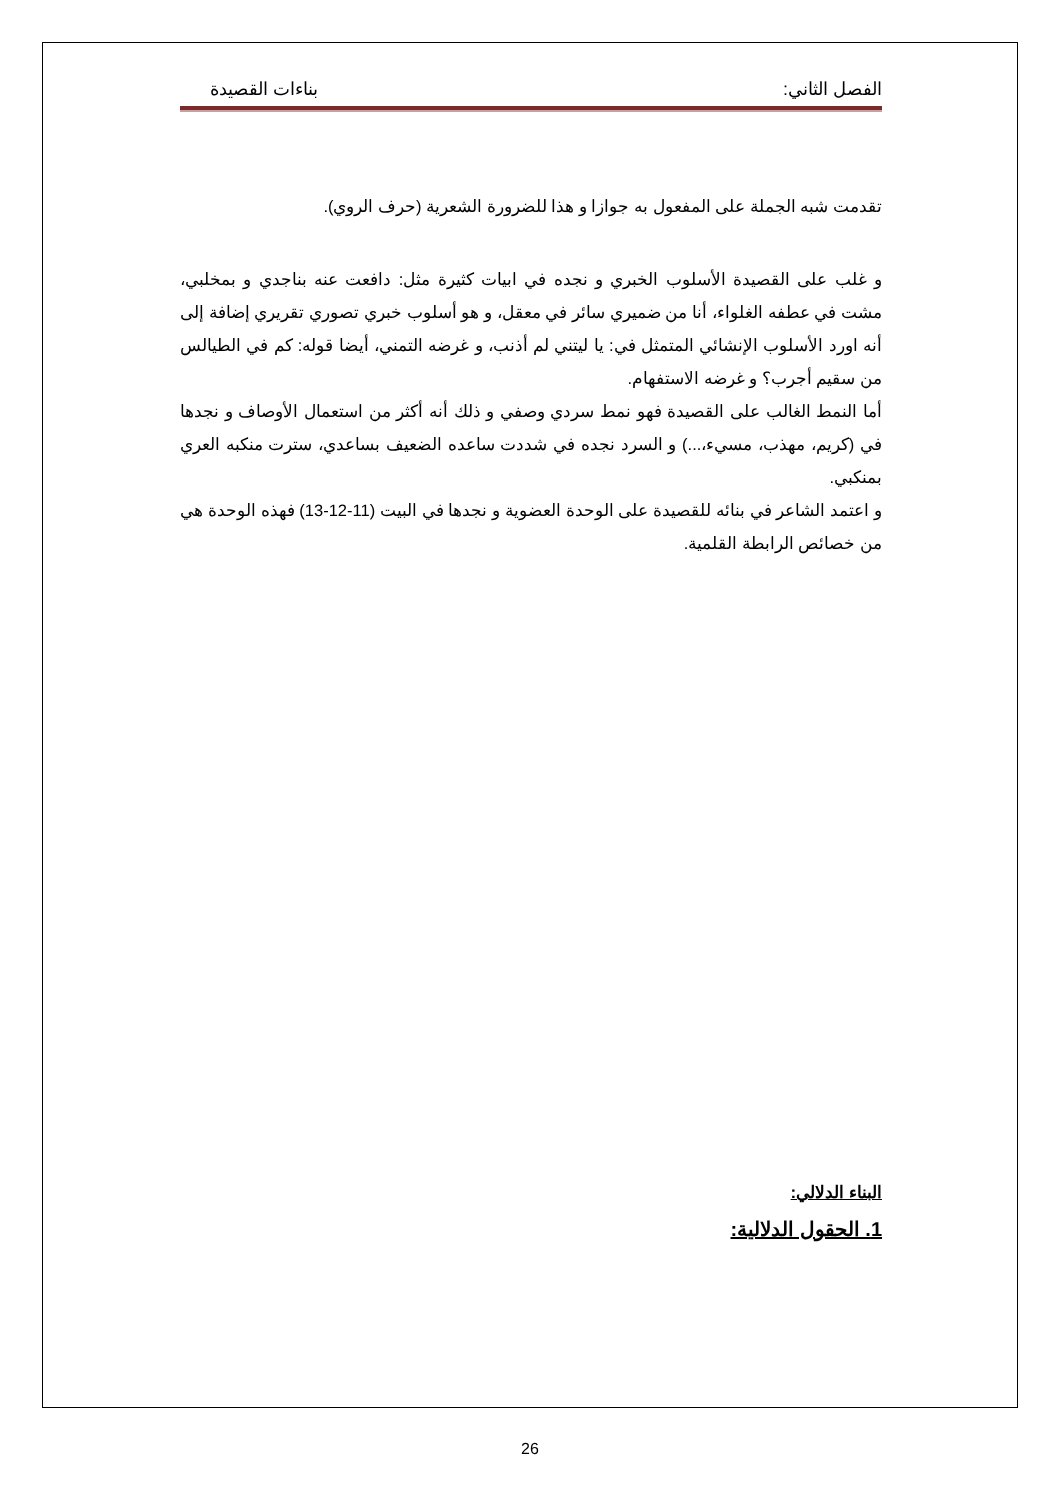الفصل الثاني: بناءات القصيدة
تقدمت شبه الجملة على المفعول به جوازا و هذا للضرورة الشعرية (حرف الروي).
و غلب على القصيدة الأسلوب الخبري و نجده في ابيات كثيرة مثل: دافعت عنه بناجدي و بمخلبي، مشت في عطفه الغلواء، أنا من ضميري سائر في معقل، و هو أسلوب خبري تصوري تقريري إضافة إلى أنه اورد الأسلوب الإنشائي المتمثل في: يا ليتني لم أذنب، و غرضه التمني، أيضا قوله: كم في الطيالس من سقيم أجرب؟ و غرضه الاستفهام.
أما النمط الغالب على القصيدة فهو نمط سردي وصفي و ذلك أنه أكثر من استعمال الأوصاف و نجدها في (كريم، مهذب، مسيء،...) و السرد نجده في شددت ساعده الضعيف بساعدي، سترت منكبه العري بمنكبي.
و اعتمد الشاعر في بنائه للقصيدة على الوحدة العضوية و نجدها في البيت (11-12-13) فهذه الوحدة هي من خصائص الرابطة القلمية.
البناء الدلالي:
1. الحقول الدلالية:
26